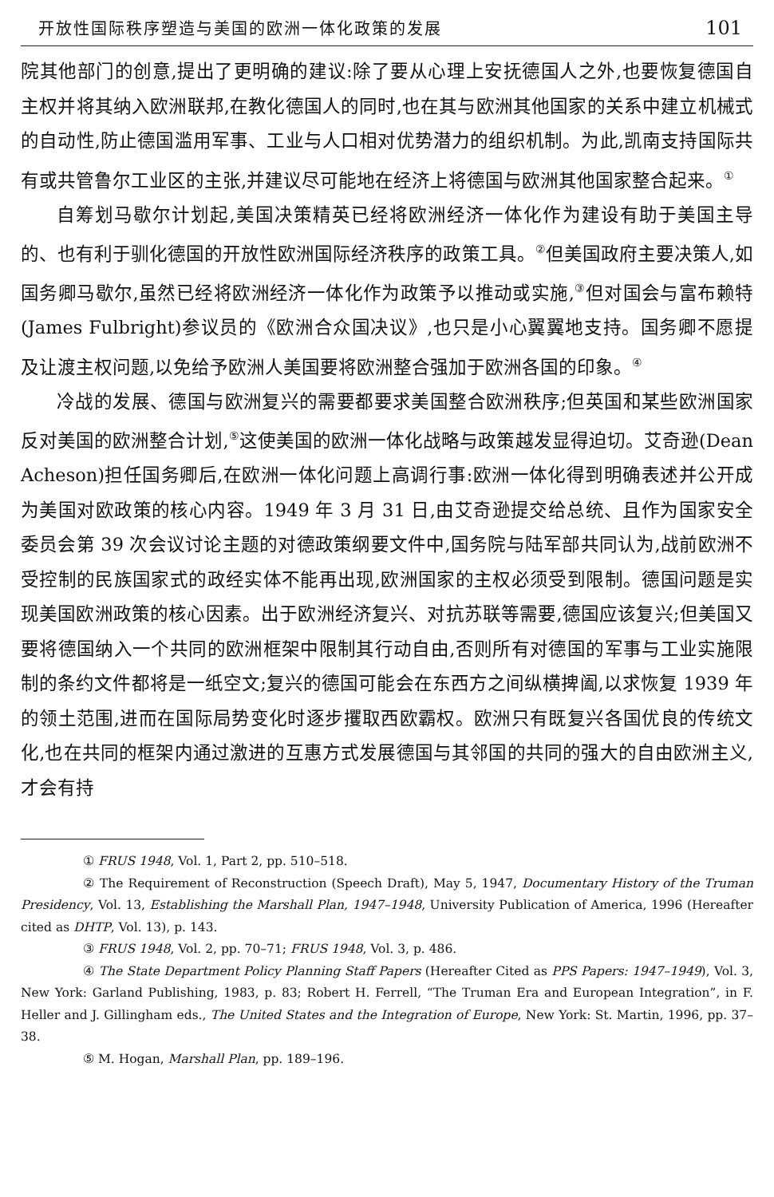开放性国际秩序塑造与美国的欧洲一体化政策的发展 101
院其他部门的创意,提出了更明确的建议:除了要从心理上安抚德国人之外,也要恢复德国自主权并将其纳入欧洲联邦,在教化德国人的同时,也在其与欧洲其他国家的关系中建立机械式的自动性,防止德国滥用军事、工业与人口相对优势潜力的组织机制。为此,凯南支持国际共有或共管鲁尔工业区的主张,并建议尽可能地在经济上将德国与欧洲其他国家整合起来。<sup>①</sup>
自筹划马歇尔计划起,美国决策精英已经将欧洲经济一体化作为建设有助于美国主导的、也有利于驯化德国的开放性欧洲国际经济秩序的政策工具。<sup>②</sup>但美国政府主要决策人,如国务卿马歇尔,虽然已经将欧洲经济一体化作为政策予以推动或实施,<sup>③</sup>但对国会与富布赖特(James Fulbright)参议员的《欧洲合众国决议》,也只是小心翼翼地支持。国务卿不愿提及让渡主权问题,以免给予欧洲人美国要将欧洲整合强加于欧洲各国的印象。<sup>④</sup>
冷战的发展、德国与欧洲复兴的需要都要求美国整合欧洲秩序;但英国和某些欧洲国家反对美国的欧洲整合计划,<sup>⑤</sup>这使美国的欧洲一体化战略与政策越发显得迫切。艾奇逊(Dean Acheson)担任国务卿后,在欧洲一体化问题上高调行事:欧洲一体化得到明确表述并公开成为美国对欧政策的核心内容。1949 年 3 月 31 日,由艾奇逊提交给总统、且作为国家安全委员会第 39 次会议讨论主题的对德政策纲要文件中,国务院与陆军部共同认为,战前欧洲不受控制的民族国家式的政经实体不能再出现,欧洲国家的主权必须受到限制。德国问题是实现美国欧洲政策的核心因素。出于欧洲经济复兴、对抗苏联等需要,德国应该复兴;但美国又要将德国纳入一个共同的欧洲框架中限制其行动自由,否则所有对德国的军事与工业实施限制的条约文件都将是一纸空文;复兴的德国可能会在东西方之间纵横捭阖,以求恢复 1939 年的领土范围,进而在国际局势变化时逐步攫取西欧霸权。欧洲只有既复兴各国优良的传统文化,也在共同的框架内通过激进的互惠方式发展德国与其邻国的共同的强大的自由欧洲主义,才会有持
① FRUS 1948, Vol. 1, Part 2, pp. 510–518.
② The Requirement of Reconstruction (Speech Draft), May 5, 1947, Documentary History of the Truman Presidency, Vol. 13, Establishing the Marshall Plan, 1947–1948, University Publication of America, 1996 (Hereafter cited as DHTP, Vol. 13), p. 143.
③ FRUS 1948, Vol. 2, pp. 70–71; FRUS 1948, Vol. 3, p. 486.
④ The State Department Policy Planning Staff Papers (Hereafter Cited as PPS Papers: 1947–1949), Vol. 3, New York: Garland Publishing, 1983, p. 83; Robert H. Ferrell, “The Truman Era and European Integration”, in F. Heller and J. Gillingham eds., The United States and the Integration of Europe, New York: St. Martin, 1996, pp. 37–38.
⑤ M. Hogan, Marshall Plan, pp. 189–196.